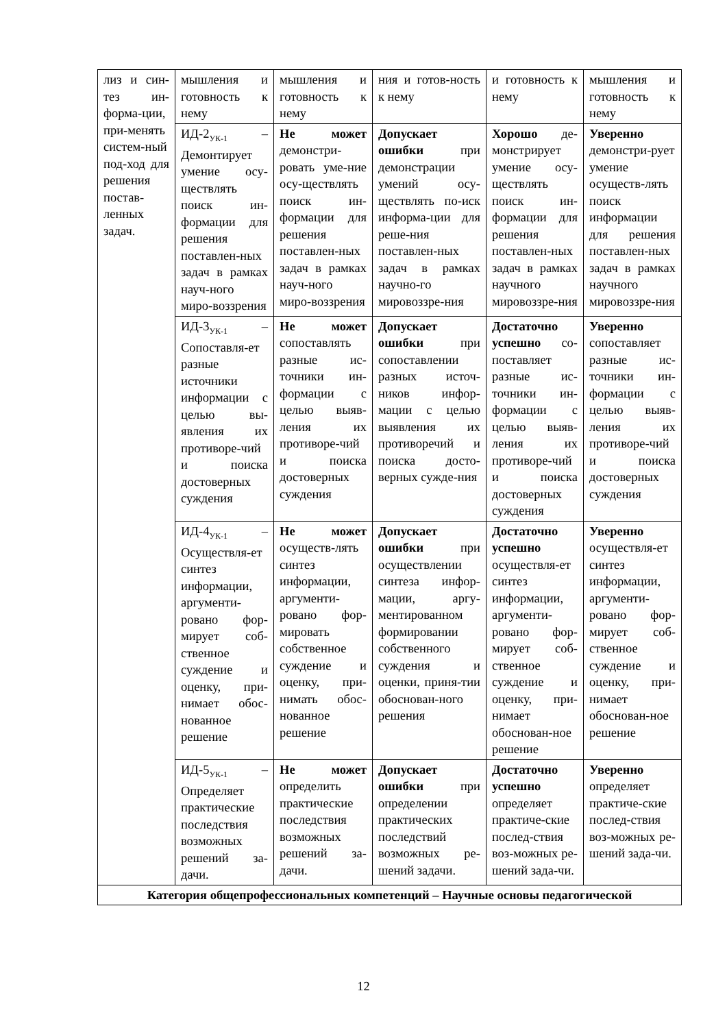| лиз и син-тез ин-форма-ции, при-менять систем-ный под-ход для решения постав-ленных задач. | мышления и готовность к нему | мышления и готовность к нему | ния и готов-ность к нему | и готовность к нему | мышления и готовность к нему |
| | ИД-2<sub>УК-1</sub> – Демонтирует умение осу-ществлять поиск ин-формации для решения поставлен-ных задач в рамках науч-ного миро-воззрения | Не может демонстри-ровать уме-ние осу-ществлять поиск ин-формации для решения поставлен-ных задач в рамках науч-ного миро-воззрения | Допускает ошибки при демонстрации умений осу-ществлять по-иск информа-ции для реше-ния поставлен-ных задач в рамках научно-го мировоззре-ния | Хорошо де-монстрирует умение осу-ществлять поиск ин-формации для решения поставлен-ных задач в рамках научного мировоззре-ния | Уверенно демонстри-рует умение осуществ-лять поиск информации для решения поставлен-ных задач в рамках научного мировоззре-ния |
| | ИД-3<sub>УК-1</sub> – Сопоставля-ет разные источники информации с целью вы-явления их противоре-чий и поиска достоверных суждения | Не может сопоставлять разные ис-точники ин-формации с целью выяв-ления их противоре-чий и поиска достоверных суждения | Допускает ошибки при сопоставлении разных источ-ников инфор-мации с целью выявления их противоречий и поиска досто-верных сужде-ния | Достаточно успешно со-поставляет разные ис-точники ин-формации с целью выяв-ления их противоре-чий и поиска достоверных суждения | Уверенно сопоставляет разные ис-точники ин-формации с целью выяв-ления их противоре-чий и поиска достоверных суждения |
| | ИД-4<sub>УК-1</sub> – Осуществля-ет синтез информации, аргументи-ровано фор-мирует соб-ственное суждение и оценку, при-нимает обос-нованное решение | Не может осуществ-лять синтез информации, аргументи-ровано фор-мировать собственное суждение и оценку, при-нимать обос-нованное решение | Допускает ошибки при осуществлении синтеза инфор-мации, аргу-ментированном формировании собственного суждения и оценки, приня-тии обоснован-ного решения | Достаточно успешно осуществля-ет синтез информации, аргументи-ровано фор-мирует соб-ственное суждение и оценку, при-нимает обоснован-ное решение | Уверенно осуществля-ет синтез информации, аргументи-ровано фор-мирует соб-ственное суждение и оценку, при-нимает обоснован-ное решение |
| | ИД-5<sub>УК-1</sub> – Определяет практические последствия возможных решений за-дачи. | Не может определить практические последствия возможных решений за-дачи. | Допускает ошибки при определении практических последствий возможных ре-шений задачи. | Достаточно успешно определяет практиче-ские послед-ствия воз-можных ре-шений зада-чи. | Уверенно определяет практиче-ские послед-ствия воз-можных ре-шений зада-чи. |
| Категория общепрофессиональных компетенций – Научные основы педагогической | | | | | |
12